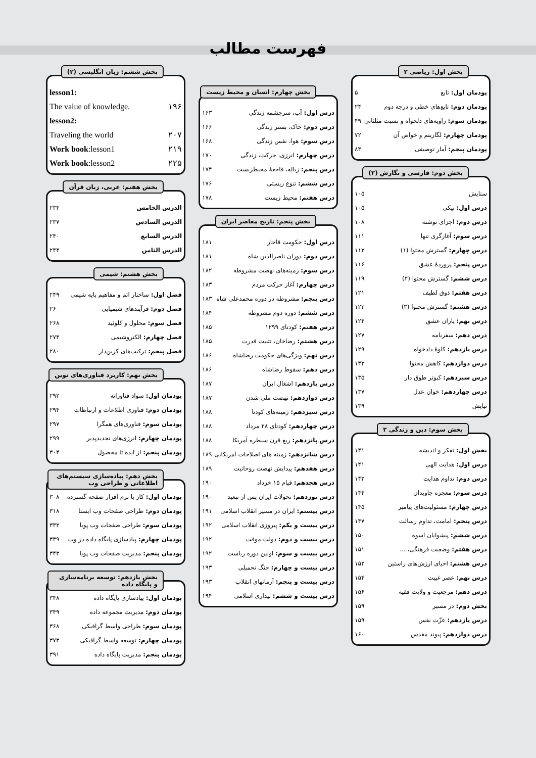فهرست مطالب
بخش اول: ریاضی ۲
پودمان اول: تابع ۵
پودمان دوم: تابع‌های خطی و درجه دوم ۲۴
پودمان سوم: زاویه‌های دلخواه و نسبت مثلثاتی ۴۹
پودمان چهارم: لگاریتم و خواص آن ۷۲
پودمان پنجم: آمار توصیفی ۸۳
بخش دوم: فارسی و نگارش (۲)
ستایش ۱۰۵
درس اول: نیکی ۱۰۵
درس دوم: اجزای نوشته ۱۰۸
درس سوم: آغازگری تنها ۱۱۱
درس چهارم: گسترش محتوا (۱) ۱۱۳
درس پنجم: پروردهٔ عشق ۱۱۶
درس ششم: گسترش محتوا (۲) ۱۱۹
درس هفتم: ذوق لطیف ۱۲۱
درس هشتم: گسترش محتوا (۳) ۱۲۳
درس نهم: یاران عشق ۱۲۴
درس دهم: سفرنامه ۱۲۷
درس یازدهم: کاوهٔ دادخواه ۱۲۹
درس دوازدهم: کاهش محتوا ۱۳۳
درس سیزدهم: کبوتر طوق دار ۱۳۵
درس چهاردهم: خوان عدل ۱۳۷
نیایش ۱۳۹
بخش سوم: دین و زندگی ۲
بخش اول: تفکر و اندیشه ۱۴۱
درس اول: هدایت الهی ۱۴۱
درس دوم: تداوم هدایت ۱۴۲
درس سوم: معجزه جاویدان ۱۴۴
درس چهارم: مسئولیت‌های پیامبر ۱۴۵
درس پنجم: امامت، تداوم رسالت ۱۴۷
درس ششم: پیشوایان اسوه ۱۵۰
درس هفتم: وضعیت فرهنگی، ... ۱۵۱
درس هشتم: احیای ارزش‌های راستین ۱۵۲
درس نهم: عصر غیبت ۱۵۴
درس دهم: مرجعیت و ولایت فقیه ۱۵۶
بخش دوم: در مسیر ۱۵۹
درس یازدهم: عزّت نفس ۱۵۹
درس دوازدهم: پیوند مقدس ۱۶۰
بخش چهارم: انسان و محیط زیست
درس اول: آب، سرچشمه زندگی ۱۶۳
درس دوم: خاک، بستر زندگی ۱۶۶
درس سوم: هوا، نفس زندگی ۱۶۸
درس چهارم: انرژی، حرکت، زندگی ۱۷۰
درس پنجم: زباله، فاجعهٔ محیطزیست ۱۷۴
درس ششم: تنوع زیستی ۱۷۶
درس هفتم: محیط زیست ۱۷۸
بخش پنجم: تاریخ معاصر ایران
درس اول: حکومت قاجار ۱۸۱
درس دوم: دوران ناصرالدین شاه ۱۸۱
درس سوم: زمینه‌های نهضت مشروطه ۱۸۲
درس چهارم: آغاز حرکت مردم ۱۸۳
درس پنجم: مشروطه در دوره محمدعلی شاه ۱۸۳
درس ششم: دوره دوم مشروطه ۱۸۴
درس هفتم: کودتای ۱۲۹۹ ۱۸۵
درس هشتم: رضاخان، تثبیت قدرت ۱۸۵
درس نهم: ویژگی‌های حکومت رضاشاه ۱۸۶
درس دهم: سقوط رضاشاه ۱۸۶
درس یازدهم: اشغال ایران ۱۸۷
درس دوازدهم: نهضت ملی شدن ۱۸۷
درس سیزدهم: زمینه‌های کودتا ۱۸۸
درس چهاردهم: کودتای ۲۸ مرداد ۱۸۸
درس پانزدهم: ربع قرن سیطره آمریکا ۱۸۸
درس شانزدهم: زمینه های اصلاحات آمریکایی ۱۸۹
درس هفدهم: پیدایش نهضت روحانیت ۱۸۹
درس هجدهم: قیام ۱۵ خرداد ۱۹۰
درس نوزدهم: تحولات ایران پس از تبعید ۱۹۰
درس بیستم: ایران در مسیر انقلاب اسلامی ۱۹۱
درس بیست و یکم: پیروزی انقلاب اسلامی ۱۹۲
درس بیست و دوم: دولت موقت ۱۹۲
درس بیست و سوم: اولین دوره ریاست ۱۹۲
درس بیست و چهارم: جنگ تحمیلی ۱۹۳
درس بیست و پنجم: آرمانهای انقلاب ۱۹۳
درس بیست و ششم: بیداری اسلامی ۱۹۴
بخش ششم: زبان انگلیسی (۲)
lesson1:
The value of knowledge. ۱۹۶
lesson2:
Traveling the world ۲۰۷
Work book:lesson1 ۲۱۹
Work book:lesson2 ۲۲۵
بخش هفتم: عربی، زبان قرآن
الدرس الخامس ۲۳۴
الدرس السادس ۲۳۷
الدرس السابع ۲۴۰
الدرس الثامن ۲۴۴
بخش هشتم: شیمی
فصل اول: ساختار اتم و مفاهیم پایه شیمی ۲۴۹
فصل دوم: فرآیندهای شیمیایی ۲۶۰
فصل سوم: محلول و کلوئید ۲۶۸
فصل چهارم: الکتروشیمی ۲۷۴
فصل پنجم: ترکیب‌های کربن‌دار ۲۸۰
بخش نهم: کاربرد فناوری‌های نوین
پودمان اول: سواد فناورانه ۲۹۲
پودمان دوم: فناوری اطلاعات و ارتباطات ۲۹۴
پودمان سوم: فناوری‌های همگرا ۲۹۷
پودمان چهارم: انرژی‌های تجدیدپذیر ۲۹۹
پودمان پنجم: از ایده تا محصول ۳۰۴
بخش دهم: پیاده‌سازی سیستم‌های اطلاعاتی و طراحی وب
پودمان اول: کار با نرم افزار صفحه گسترده ۳۰۸
پودمان دوم: طراحی صفحات وب ایستا ۳۱۸
پودمان سوم: طراحی صفحات وب پویا ۳۳۳
پودمان چهارم: پیادسازی پایگاه داده در وب ۳۳۹
پودمان پنجم: مدیریت صفحات وب پویا ۳۴۳
بخش یازدهم: توسعه برنامه‌سازی و پایگاه داده
پودمان اول: پیادسازی پایگاه داده ۳۴۸
پودمان دوم: مدیریت مجموعه داده ۳۴۹
پودمان سوم: طراحی واسط گرافیکی ۳۶۸
پودمان چهارم: توسعه واسط گرافیکی ۳۷۳
پودمان پنجم: مدیریت پایگاه داده ۳۹۱